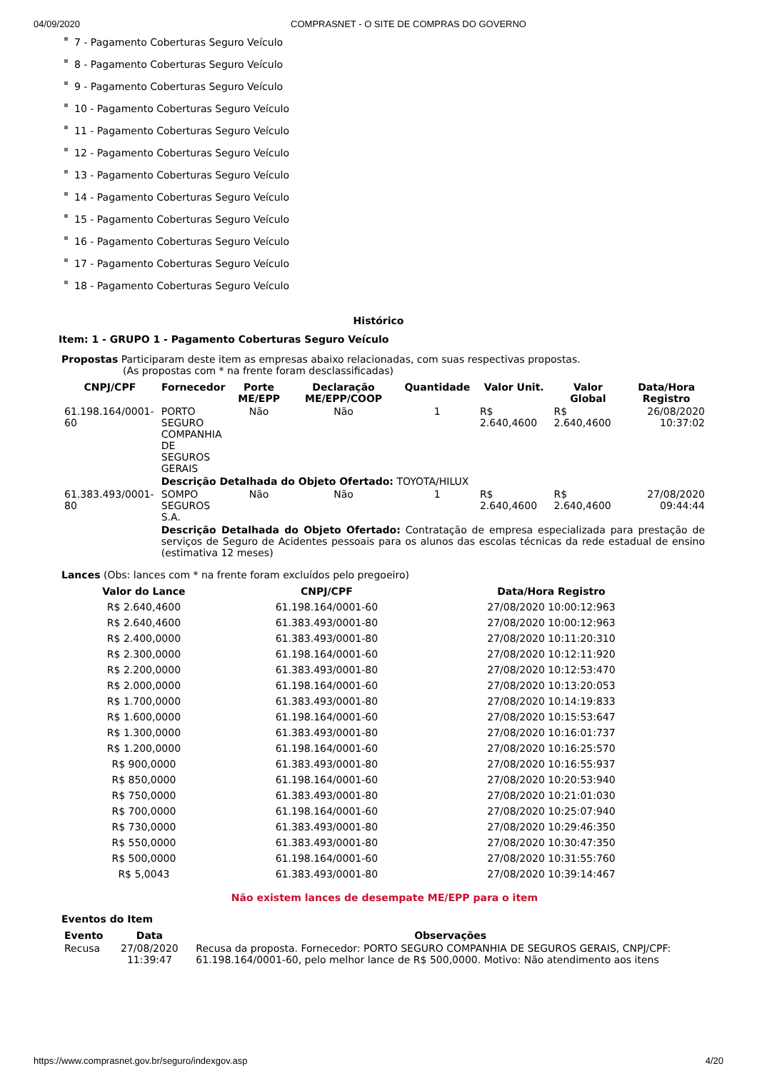04/09/2020 COMPRASNET - O SITE DE COMPRAS DO GOVERNO
7 - Pagamento Coberturas Seguro Veículo
8 - Pagamento Coberturas Seguro Veículo
9 - Pagamento Coberturas Seguro Veículo
10 - Pagamento Coberturas Seguro Veículo
11 - Pagamento Coberturas Seguro Veículo
12 - Pagamento Coberturas Seguro Veículo
13 - Pagamento Coberturas Seguro Veículo
14 - Pagamento Coberturas Seguro Veículo
15 - Pagamento Coberturas Seguro Veículo
16 - Pagamento Coberturas Seguro Veículo
17 - Pagamento Coberturas Seguro Veículo
18 - Pagamento Coberturas Seguro Veículo
Histórico
Item: 1 - GRUPO 1 - Pagamento Coberturas Seguro Veículo
Propostas Participaram deste item as empresas abaixo relacionadas, com suas respectivas propostas.
(As propostas com * na frente foram desclassificadas)
| CNPJ/CPF | Fornecedor | Porte ME/EPP | Declaração ME/EPP/COOP | Quantidade | Valor Unit. | Valor Global | Data/Hora Registro |
| --- | --- | --- | --- | --- | --- | --- | --- |
| 61.198.164/0001-60 | PORTO SEGURO COMPANHIA DE SEGUROS GERAIS | Não | Não | 1 | R$ 2.640,4600 | R$ 2.640,4600 | 26/08/2020 10:37:02 |
| | Descrição Detalhada do Objeto Ofertado: TOYOTA/HILUX | | | | | | |
| 61.383.493/0001-80 | SOMPO SEGUROS S.A. | Não | Não | 1 | R$ 2.640,4600 | R$ 2.640,4600 | 27/08/2020 09:44:44 |
| | Descrição Detalhada do Objeto Ofertado: Contratação de empresa especializada para prestação de serviços de Seguro de Acidentes pessoais para os alunos das escolas técnicas da rede estadual de ensino (estimativa 12 meses) | | | | | | |
Lances (Obs: lances com * na frente foram excluídos pelo pregoeiro)
| Valor do Lance | CNPJ/CPF | Data/Hora Registro |
| --- | --- | --- |
| R$ 2.640,4600 | 61.198.164/0001-60 | 27/08/2020 10:00:12:963 |
| R$ 2.640,4600 | 61.383.493/0001-80 | 27/08/2020 10:00:12:963 |
| R$ 2.400,0000 | 61.383.493/0001-80 | 27/08/2020 10:11:20:310 |
| R$ 2.300,0000 | 61.198.164/0001-60 | 27/08/2020 10:12:11:920 |
| R$ 2.200,0000 | 61.383.493/0001-80 | 27/08/2020 10:12:53:470 |
| R$ 2.000,0000 | 61.198.164/0001-60 | 27/08/2020 10:13:20:053 |
| R$ 1.700,0000 | 61.383.493/0001-80 | 27/08/2020 10:14:19:833 |
| R$ 1.600,0000 | 61.198.164/0001-60 | 27/08/2020 10:15:53:647 |
| R$ 1.300,0000 | 61.383.493/0001-80 | 27/08/2020 10:16:01:737 |
| R$ 1.200,0000 | 61.198.164/0001-60 | 27/08/2020 10:16:25:570 |
| R$ 900,0000 | 61.383.493/0001-80 | 27/08/2020 10:16:55:937 |
| R$ 850,0000 | 61.198.164/0001-60 | 27/08/2020 10:20:53:940 |
| R$ 750,0000 | 61.383.493/0001-80 | 27/08/2020 10:21:01:030 |
| R$ 700,0000 | 61.198.164/0001-60 | 27/08/2020 10:25:07:940 |
| R$ 730,0000 | 61.383.493/0001-80 | 27/08/2020 10:29:46:350 |
| R$ 550,0000 | 61.383.493/0001-80 | 27/08/2020 10:30:47:350 |
| R$ 500,0000 | 61.198.164/0001-60 | 27/08/2020 10:31:55:760 |
| R$ 5,0043 | 61.383.493/0001-80 | 27/08/2020 10:39:14:467 |
Não existem lances de desempate ME/EPP para o item
Eventos do Item
| Evento | Data | Observações |
| --- | --- | --- |
| Recusa | 27/08/2020 11:39:47 | Recusa da proposta. Fornecedor: PORTO SEGURO COMPANHIA DE SEGUROS GERAIS, CNPJ/CPF: 61.198.164/0001-60, pelo melhor lance de R$ 500,0000. Motivo: Não atendimento aos itens |
https://www.comprasnet.gov.br/seguro/indexgov.asp 4/20